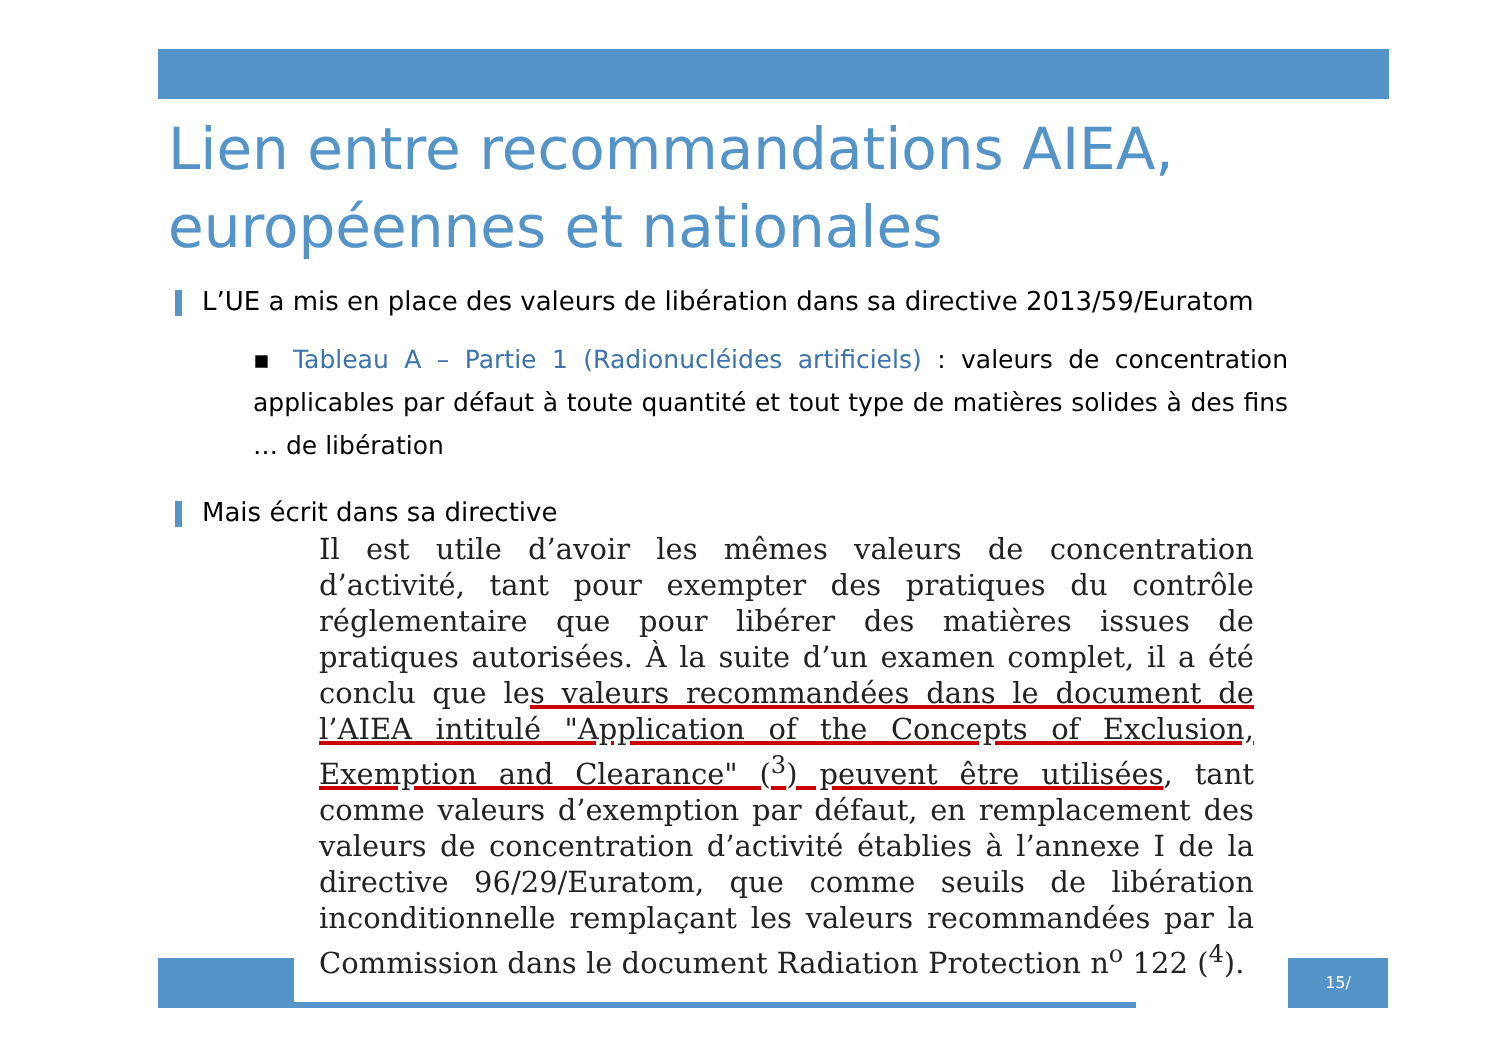Lien entre recommandations AIEA, européennes et nationales
L’UE a mis en place des valeurs de libération dans sa directive 2013/59/Euratom
▪ Tableau A – Partie 1 (Radionucléides artificiels) : valeurs de concentration applicables par défaut à toute quantité et tout type de matières solides à des fins … de libération
Mais écrit dans sa directive
Il est utile d’avoir les mêmes valeurs de concentration d’activité, tant pour exempter des pratiques du contrôle réglementaire que pour libérer des matières issues de pratiques autorisées. À la suite d’un examen complet, il a été conclu que les valeurs recommandées dans le document de l’AIEA intitulé "Application of the Concepts of Exclusion, Exemption and Clearance" (<sup>3</sup>) peuvent être utilisées, tant comme valeurs d’exemption par défaut, en remplacement des valeurs de concentration d’activité établies à l’annexe I de la directive 96/29/Euratom, que comme seuils de libération inconditionnelle remplaçant les valeurs recommandées par la Commission dans le document Radiation Protection n<sup>o</sup> 122 (<sup>4</sup>).
15/